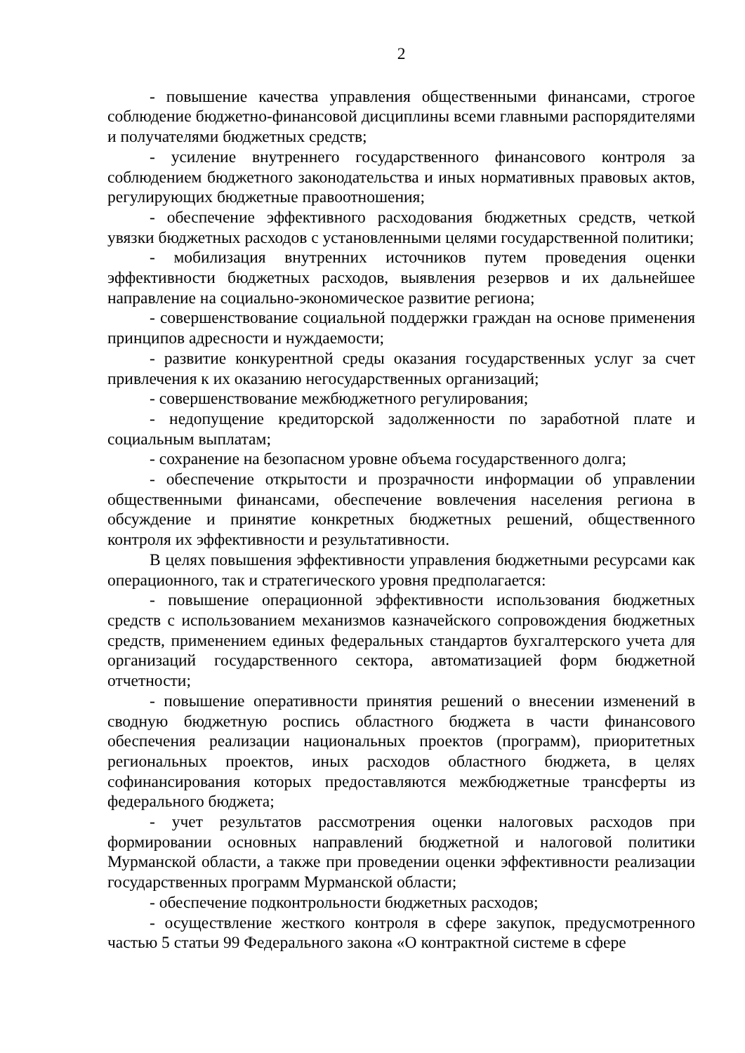2
- повышение качества управления общественными финансами, строгое соблюдение бюджетно-финансовой дисциплины всеми главными распорядителями и получателями бюджетных средств;
- усиление внутреннего государственного финансового контроля за соблюдением бюджетного законодательства и иных нормативных правовых актов, регулирующих бюджетные правоотношения;
- обеспечение эффективного расходования бюджетных средств, четкой увязки бюджетных расходов с установленными целями государственной политики;
- мобилизация внутренних источников путем проведения оценки эффективности бюджетных расходов, выявления резервов и их дальнейшее направление на социально-экономическое развитие региона;
- совершенствование социальной поддержки граждан на основе применения принципов адресности и нуждаемости;
- развитие конкурентной среды оказания государственных услуг за счет привлечения к их оказанию негосударственных организаций;
- совершенствование межбюджетного регулирования;
- недопущение кредиторской задолженности по заработной плате и социальным выплатам;
- сохранение на безопасном уровне объема государственного долга;
- обеспечение открытости и прозрачности информации об управлении общественными финансами, обеспечение вовлечения населения региона в обсуждение и принятие конкретных бюджетных решений, общественного контроля их эффективности и результативности.
В целях повышения эффективности управления бюджетными ресурсами как операционного, так и стратегического уровня предполагается:
- повышение операционной эффективности использования бюджетных средств с использованием механизмов казначейского сопровождения бюджетных средств, применением единых федеральных стандартов бухгалтерского учета для организаций государственного сектора, автоматизацией форм бюджетной отчетности;
- повышение оперативности принятия решений о внесении изменений в сводную бюджетную роспись областного бюджета в части финансового обеспечения реализации национальных проектов (программ), приоритетных региональных проектов, иных расходов областного бюджета, в целях софинансирования которых предоставляются межбюджетные трансферты из федерального бюджета;
- учет результатов рассмотрения оценки налоговых расходов при формировании основных направлений бюджетной и налоговой политики Мурманской области, а также при проведении оценки эффективности реализации государственных программ Мурманской области;
- обеспечение подконтрольности бюджетных расходов;
- осуществление жесткого контроля в сфере закупок, предусмотренного частью 5 статьи 99 Федерального закона «О контрактной системе в сфере